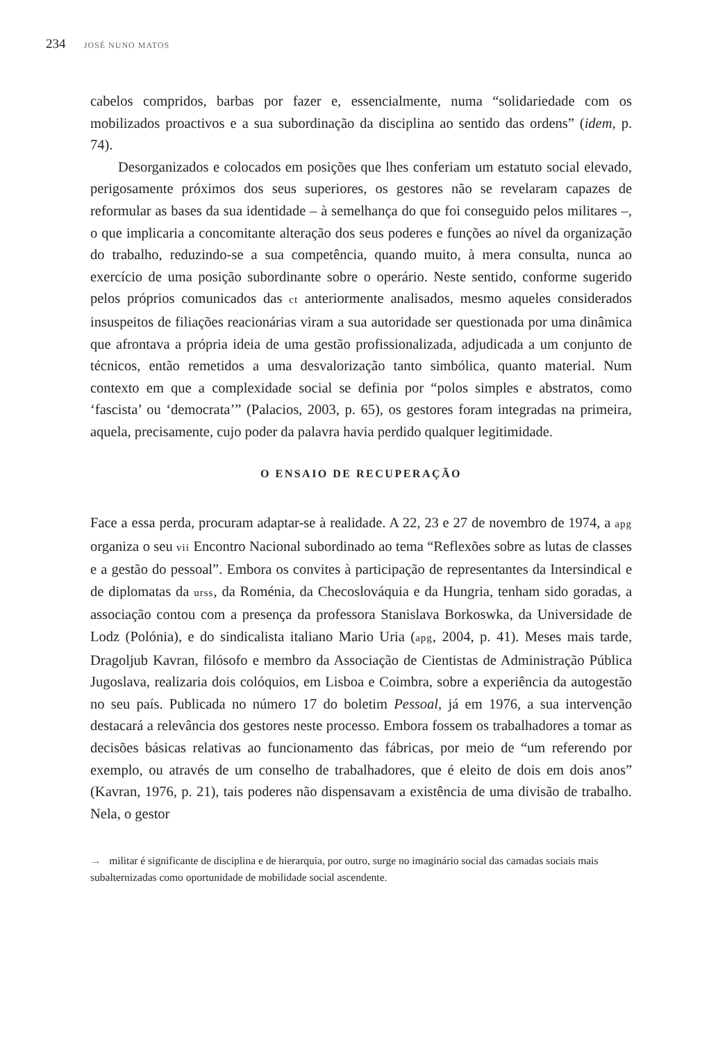234 JOSÉ NUNO MATOS
cabelos compridos, barbas por fazer e, essencialmente, numa “solidariedade com os mobilizados proactivos e a sua subordinação da disciplina ao sentido das ordens” (idem, p. 74).
Desorganizados e colocados em posições que lhes conferiam um estatuto social elevado, perigosamente próximos dos seus superiores, os gestores não se revelaram capazes de reformular as bases da sua identidade – à semelhança do que foi conseguido pelos militares –, o que implicaria a concomitante alteração dos seus poderes e funções ao nível da organização do trabalho, reduzindo-se a sua competência, quando muito, à mera consulta, nunca ao exercício de uma posição subordinante sobre o operário. Neste sentido, conforme sugerido pelos próprios comunicados das ct anteriormente analisados, mesmo aqueles considerados insuspeitos de filiações reacionárias viram a sua autoridade ser questionada por uma dinâmica que afrontava a própria ideia de uma gestão profissionalizada, adjudicada a um conjunto de técnicos, então remetidos a uma desvalorização tanto simbólica, quanto material. Num contexto em que a complexidade social se definia por “polos simples e abstratos, como ‘fascista’ ou ‘democrata’” (Palacios, 2003, p. 65), os gestores foram integradas na primeira, aquela, precisamente, cujo poder da palavra havia perdido qualquer legitimidade.
O ENSAIO DE RECUPERAÇÃO
Face a essa perda, procuram adaptar-se à realidade. A 22, 23 e 27 de novembro de 1974, a apg organiza o seu vii Encontro Nacional subordinado ao tema “Reflexões sobre as lutas de classes e a gestão do pessoal”. Embora os convites à participação de representantes da Intersindical e de diplomatas da urss, da Roménia, da Checoslováquia e da Hungria, tenham sido goradas, a associação contou com a presença da professora Stanislava Borkoswka, da Universidade de Lodz (Polónia), e do sindicalista italiano Mario Uria (apg, 2004, p. 41). Meses mais tarde, Dragoljub Kavran, filósofo e membro da Associação de Cientistas de Administração Pública Jugoslava, realizaria dois colóquios, em Lisboa e Coimbra, sobre a experiência da autogestão no seu país. Publicada no número 17 do boletim Pessoal, já em 1976, a sua intervenção destacará a relevância dos gestores neste processo. Embora fossem os trabalhadores a tomar as decisões básicas relativas ao funcionamento das fábricas, por meio de “um referendo por exemplo, ou através de um conselho de trabalhadores, que é eleito de dois em dois anos” (Kavran, 1976, p. 21), tais poderes não dispensavam a existência de uma divisão de trabalho. Nela, o gestor
→ militar é significante de disciplina e de hierarquia, por outro, surge no imaginário social das camadas sociais mais subalternizadas como oportunidade de mobilidade social ascendente.